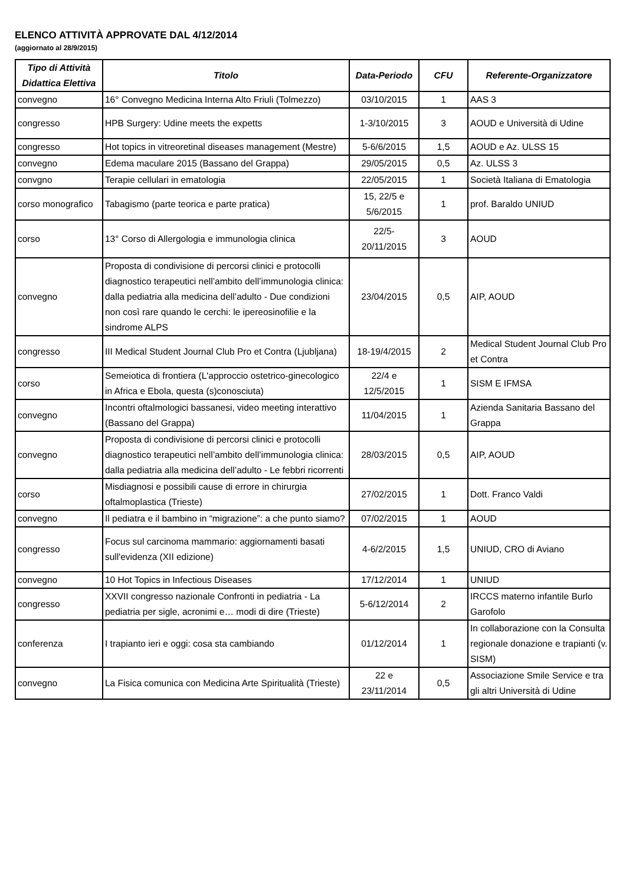ELENCO ATTIVITÀ APPROVATE DAL 4/12/2014
(aggiornato al 28/9/2015)
| Tipo di Attività Didattica Elettiva | Titolo | Data-Periodo | CFU | Referente-Organizzatore |
| --- | --- | --- | --- | --- |
| convegno | 16° Convegno Medicina Interna Alto Friuli (Tolmezzo) | 03/10/2015 | 1 | AAS 3 |
| congresso | HPB Surgery: Udine meets the expetts | 1-3/10/2015 | 3 | AOUD e Università di Udine |
| congresso | Hot topics in vitreoretinal diseases management (Mestre) | 5-6/6/2015 | 1,5 | AOUD e Az. ULSS 15 |
| convegno | Edema maculare 2015 (Bassano del Grappa) | 29/05/2015 | 0,5 | Az. ULSS 3 |
| convgno | Terapie cellulari in ematologia | 22/05/2015 | 1 | Società Italiana di Ematologia |
| corso monografico | Tabagismo (parte teorica e parte pratica) | 15, 22/5 e 5/6/2015 | 1 | prof. Baraldo UNIUD |
| corso | 13° Corso di Allergologia e immunologia clinica | 22/5-20/11/2015 | 3 | AOUD |
| convegno | Proposta di condivisione di percorsi clinici e protocolli diagnostico terapeutici nell’ambito dell’immunologia clinica: dalla pediatria alla medicina dell’adulto - Due condizioni non così rare quando le cerchi: le ipereosinofilie e la sindrome ALPS | 23/04/2015 | 0,5 | AIP, AOUD |
| congresso | III Medical Student Journal Club Pro et Contra (Ljubljana) | 18-19/4/2015 | 2 | Medical Student Journal Club Pro et Contra |
| corso | Semeiotica di frontiera (L'approccio ostetrico-ginecologico in Africa e Ebola, questa (s)conosciuta) | 22/4 e 12/5/2015 | 1 | SISM E IFMSA |
| convegno | Incontri oftalmologici bassanesi, video meeting interattivo (Bassano del Grappa) | 11/04/2015 | 1 | Azienda Sanitaria Bassano del Grappa |
| convegno | Proposta di condivisione di percorsi clinici e protocolli diagnostico terapeutici nell’ambito dell’immunologia clinica: dalla pediatria alla medicina dell’adulto - Le febbri ricorrenti | 28/03/2015 | 0,5 | AIP, AOUD |
| corso | Misdiagnosi e possibili cause di errore in chirurgia oftalmoplastica (Trieste) | 27/02/2015 | 1 | Dott. Franco Valdi |
| convegno | Il pediatra e il bambino in “migrazione”: a che punto siamo? | 07/02/2015 | 1 | AOUD |
| congresso | Focus sul carcinoma mammario: aggiornamenti basati sull'evidenza (XII edizione) | 4-6/2/2015 | 1,5 | UNIUD, CRO di Aviano |
| convegno | 10 Hot Topics in Infectious Diseases | 17/12/2014 | 1 | UNIUD |
| congresso | XXVII congresso nazionale Confronti in pediatria - La pediatria per sigle, acronimi e… modi di dire (Trieste) | 5-6/12/2014 | 2 | IRCCS materno infantile Burlo Garofolo |
| conferenza | I trapianto ieri e oggi: cosa sta cambiando | 01/12/2014 | 1 | In collaborazione con la Consulta regionale donazione e trapianti (v. SISM) |
| convegno | La Fisica comunica con Medicina Arte Spiritualità (Trieste) | 22 e 23/11/2014 | 0,5 | Associazione Smile Service e tra gli altri Università di Udine |